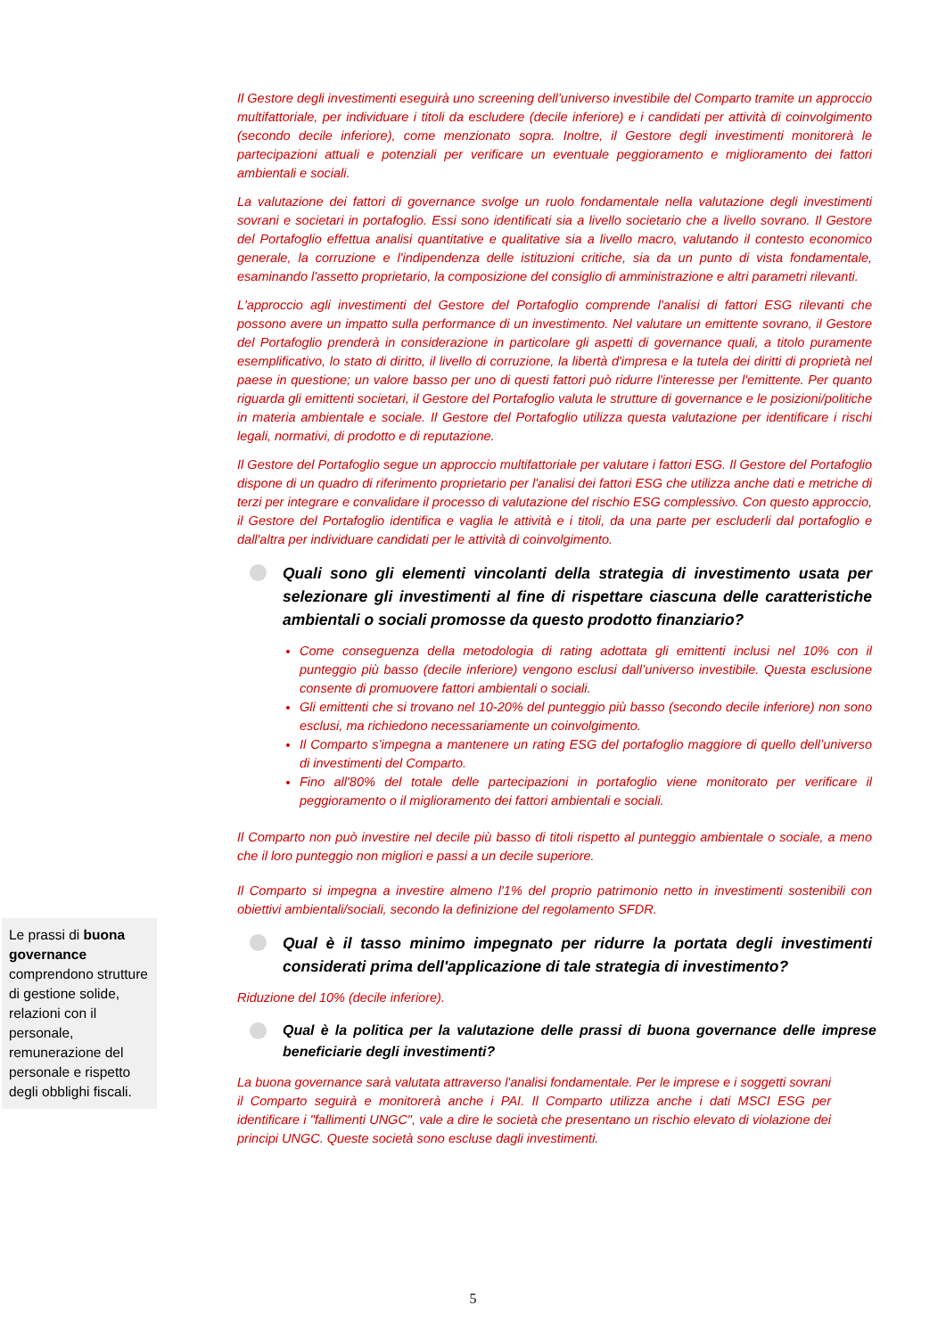Il Gestore degli investimenti eseguirà uno screening dell’universo investibile del Comparto tramite un approccio multifattoriale, per individuare i titoli da escludere (decile inferiore) e i candidati per attività di coinvolgimento (secondo decile inferiore), come menzionato sopra. Inoltre, il Gestore degli investimenti monitorerà le partecipazioni attuali e potenziali per verificare un eventuale peggioramento e miglioramento dei fattori ambientali e sociali.
La valutazione dei fattori di governance svolge un ruolo fondamentale nella valutazione degli investimenti sovrani e societari in portafoglio. Essi sono identificati sia a livello societario che a livello sovrano. Il Gestore del Portafoglio effettua analisi quantitative e qualitative sia a livello macro, valutando il contesto economico generale, la corruzione e l'indipendenza delle istituzioni critiche, sia da un punto di vista fondamentale, esaminando l'assetto proprietario, la composizione del consiglio di amministrazione e altri parametri rilevanti.
L'approccio agli investimenti del Gestore del Portafoglio comprende l'analisi di fattori ESG rilevanti che possono avere un impatto sulla performance di un investimento. Nel valutare un emittente sovrano, il Gestore del Portafoglio prenderà in considerazione in particolare gli aspetti di governance quali, a titolo puramente esemplificativo, lo stato di diritto, il livello di corruzione, la libertà d'impresa e la tutela dei diritti di proprietà nel paese in questione; un valore basso per uno di questi fattori può ridurre l'interesse per l'emittente. Per quanto riguarda gli emittenti societari, il Gestore del Portafoglio valuta le strutture di governance e le posizioni/politiche in materia ambientale e sociale. Il Gestore del Portafoglio utilizza questa valutazione per identificare i rischi legali, normativi, di prodotto e di reputazione.
Il Gestore del Portafoglio segue un approccio multifattoriale per valutare i fattori ESG. Il Gestore del Portafoglio dispone di un quadro di riferimento proprietario per l'analisi dei fattori ESG che utilizza anche dati e metriche di terzi per integrare e convalidare il processo di valutazione del rischio ESG complessivo. Con questo approccio, il Gestore del Portafoglio identifica e vaglia le attività e i titoli, da una parte per escluderli dal portafoglio e dall'altra per individuare candidati per le attività di coinvolgimento.
Quali sono gli elementi vincolanti della strategia di investimento usata per selezionare gli investimenti al fine di rispettare ciascuna delle caratteristiche ambientali o sociali promosse da questo prodotto finanziario?
Come conseguenza della metodologia di rating adottata gli emittenti inclusi nel 10% con il punteggio più basso (decile inferiore) vengono esclusi dall’universo investibile. Questa esclusione consente di promuovere fattori ambientali o sociali.
Gli emittenti che si trovano nel 10-20% del punteggio più basso (secondo decile inferiore) non sono esclusi, ma richiedono necessariamente un coinvolgimento.
Il Comparto s’impegna a mantenere un rating ESG del portafoglio maggiore di quello dell’universo di investimenti del Comparto.
Fino all'80% del totale delle partecipazioni in portafoglio viene monitorato per verificare il peggioramento o il miglioramento dei fattori ambientali e sociali.
Il Comparto non può investire nel decile più basso di titoli rispetto al punteggio ambientale o sociale, a meno che il loro punteggio non migliori e passi a un decile superiore.
Il Comparto si impegna a investire almeno l'1% del proprio patrimonio netto in investimenti sostenibili con obiettivi ambientali/sociali, secondo la definizione del regolamento SFDR.
Qual è il tasso minimo impegnato per ridurre la portata degli investimenti considerati prima dell'applicazione di tale strategia di investimento?
Riduzione del 10% (decile inferiore).
Qual è la politica per la valutazione delle prassi di buona governance delle imprese beneficiarie degli investimenti?
La buona governance sarà valutata attraverso l'analisi fondamentale. Per le imprese e i soggetti sovrani il Comparto seguirà e monitorerà anche i PAI. Il Comparto utilizza anche i dati MSCI ESG per identificare i "fallimenti UNGC", vale a dire le società che presentano un rischio elevato di violazione dei principi UNGC. Queste società sono escluse dagli investimenti.
Le prassi di buona governance comprendono strutture di gestione solide, relazioni con il personale, remunerazione del personale e rispetto degli obblighi fiscali.
5